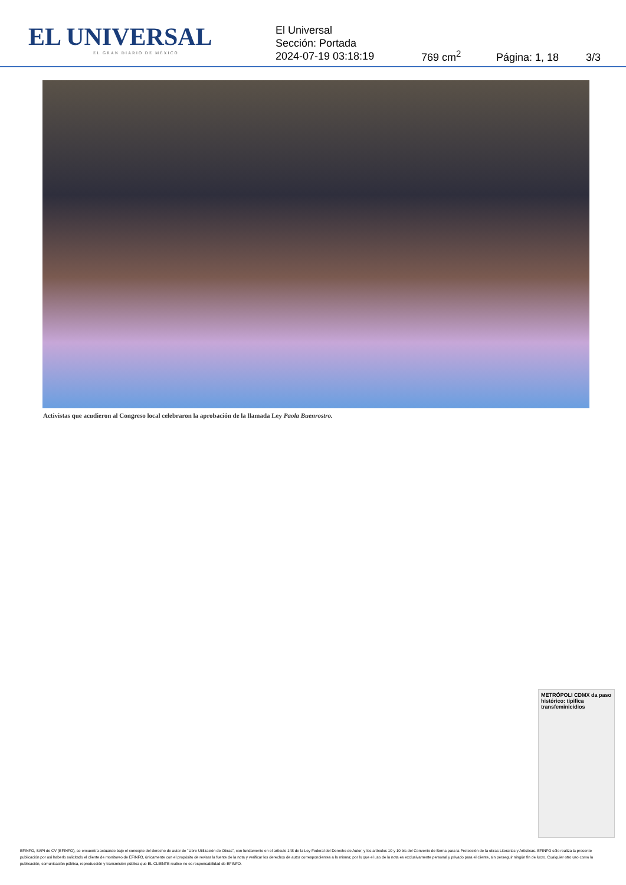EL UNIVERSAL
EL GRAN DIARIO DE MÉXICO
El Universal
Sección: Portada
2024-07-19 03:18:19
769 cm<sup>2</sup>
Página: 1, 18
3/3
Activistas que acudieron al Congreso local celebraron la aprobación de la llamada Ley Paola Buenrostro.
METRÓPOLI CDMX da paso histórico: tipifica transfeminicidios
EFINFO, SAPI de CV (EFINFO), se encuentra actuando bajo el concepto del derecho de autor de “Libre Utilización de Obras”, con fundamento en el artículo 148 de la Ley Federal del Derecho de Autor, y los artículos 10 y 10 bis del Convenio de Berna para la Protección de la obras Literarias y Artísticas. EFINFO sólo realiza la presente publicación por así haberlo solicitado el cliente de monitoreo de EFINFO, únicamente con el propósito de revisar la fuente de la nota y verificar los derechos de autor correspondientes a la misma; por lo que el uso de la nota es exclusivamente personal y privado para el cliente, sin perseguir ningún fin de lucro. Cualquier otro uso como la publicación, comunicación pública, reproducción y transmisión pública que EL CLIENTE realice no es responsabilidad de EFINFO.